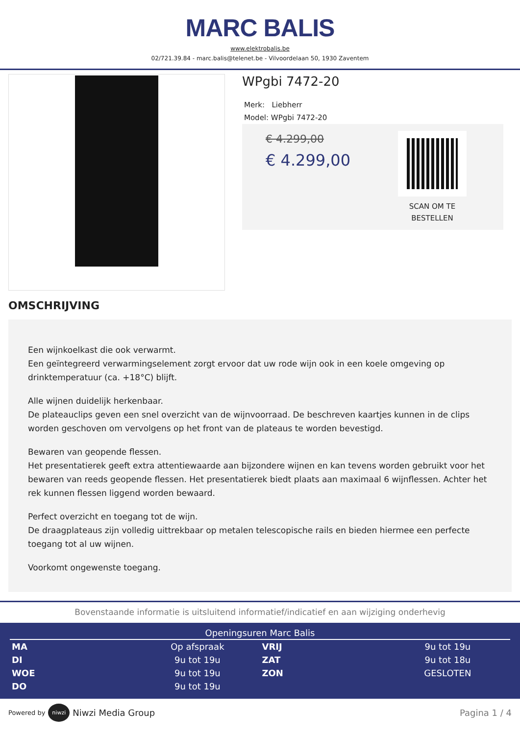MARC BALIS
www.elektrobalis.be
02/721.39.84 - marc.balis@telenet.be - Vilvoordelaan 50, 1930 Zaventem
WPgbi 7472-20
Merk: Liebherr
Model: WPgbi 7472-20
€ 4.299,00
€ 4.299,00
SCAN OM TE BESTELLEN
OMSCHRIJVING
Een wijnkoelkast die ook verwarmt.
Een geïntegreerd verwarmingselement zorgt ervoor dat uw rode wijn ook in een koele omgeving op drinktemperatuur (ca. +18°C) blijft.
Alle wijnen duidelijk herkenbaar.
De plateauclips geven een snel overzicht van de wijnvoorraad. De beschreven kaartjes kunnen in de clips worden geschoven om vervolgens op het front van de plateaus te worden bevestigd.
Bewaren van geopende flessen.
Het presentatierek geeft extra attentiewaarde aan bijzondere wijnen en kan tevens worden gebruikt voor het bewaren van reeds geopende flessen. Het presentatierek biedt plaats aan maximaal 6 wijnflessen. Achter het rek kunnen flessen liggend worden bewaard.
Perfect overzicht en toegang tot de wijn.
De draagplateaus zijn volledig uittrekbaar op metalen telescopische rails en bieden hiermee een perfecte toegang tot al uw wijnen.
Voorkomt ongewenste toegang.
Bovenstaande informatie is uitsluitend informatief/indicatief en aan wijziging onderhevig
Openingsuren Marc Balis
| MA | Op afspraak | VRIJ | 9u tot 19u |
| DI | 9u tot 19u | ZAT | 9u tot 18u |
| WOE | 9u tot 19u | ZON | GESLOTEN |
| DO | 9u tot 19u | | |
Powered by niwzi Niwzi Media Group Pagina 1 / 4